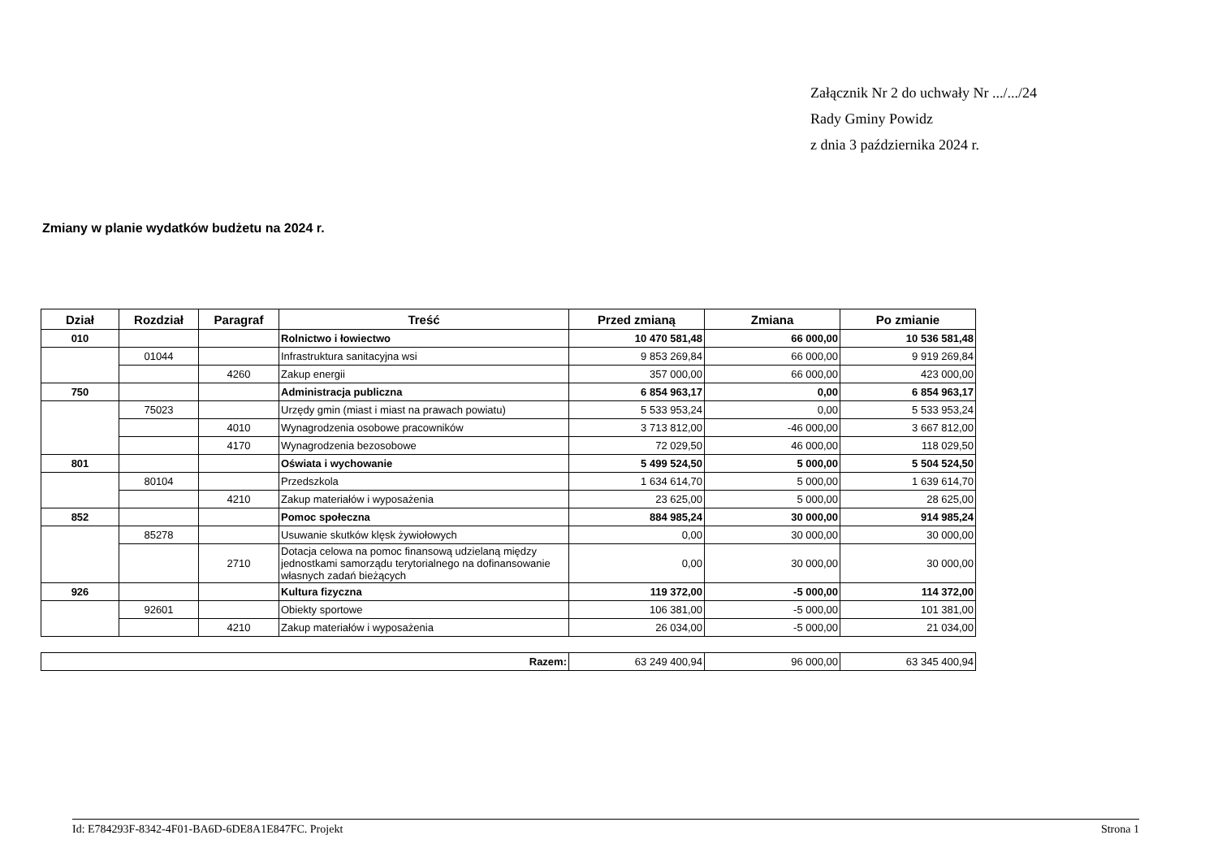Załącznik Nr 2 do uchwały Nr .../.../24
Rady Gminy Powidz
z dnia 3 października 2024 r.
Zmiany w planie wydatków budżetu na 2024 r.
| Dział | Rozdział | Paragraf | Treść | Przed zmianą | Zmiana | Po zmianie |
| --- | --- | --- | --- | --- | --- | --- |
| 010 | | | Rolnictwo i łowiectwo | 10 470 581,48 | 66 000,00 | 10 536 581,48 |
| | 01044 | | Infrastruktura sanitacyjna wsi | 9 853 269,84 | 66 000,00 | 9 919 269,84 |
| | | 4260 | Zakup energii | 357 000,00 | 66 000,00 | 423 000,00 |
| 750 | | | Administracja publiczna | 6 854 963,17 | 0,00 | 6 854 963,17 |
| | 75023 | | Urzędy gmin (miast i miast na prawach powiatu) | 5 533 953,24 | 0,00 | 5 533 953,24 |
| | | 4010 | Wynagrodzenia osobowe pracowników | 3 713 812,00 | -46 000,00 | 3 667 812,00 |
| | | 4170 | Wynagrodzenia bezosobowe | 72 029,50 | 46 000,00 | 118 029,50 |
| 801 | | | Oświata i wychowanie | 5 499 524,50 | 5 000,00 | 5 504 524,50 |
| | 80104 | | Przedszkola | 1 634 614,70 | 5 000,00 | 1 639 614,70 |
| | | 4210 | Zakup materiałów i wyposażenia | 23 625,00 | 5 000,00 | 28 625,00 |
| 852 | | | Pomoc społeczna | 884 985,24 | 30 000,00 | 914 985,24 |
| | 85278 | | Usuwanie skutków klęsk żywiołowych | 0,00 | 30 000,00 | 30 000,00 |
| | | 2710 | Dotacja celowa na pomoc finansową udzielaną między jednostkami samorządu terytorialnego na dofinansowanie własnych zadań bieżących | 0,00 | 30 000,00 | 30 000,00 |
| 926 | | | Kultura fizyczna | 119 372,00 | -5 000,00 | 114 372,00 |
| | 92601 | | Obiekty sportowe | 106 381,00 | -5 000,00 | 101 381,00 |
| | | 4210 | Zakup materiałów i wyposażenia | 26 034,00 | -5 000,00 | 21 034,00 |
| Razem: | 63 249 400,94 | 96 000,00 | 63 345 400,94 |
Id: E784293F-8342-4F01-BA6D-6DE8A1E847FC. Projekt Strona 1